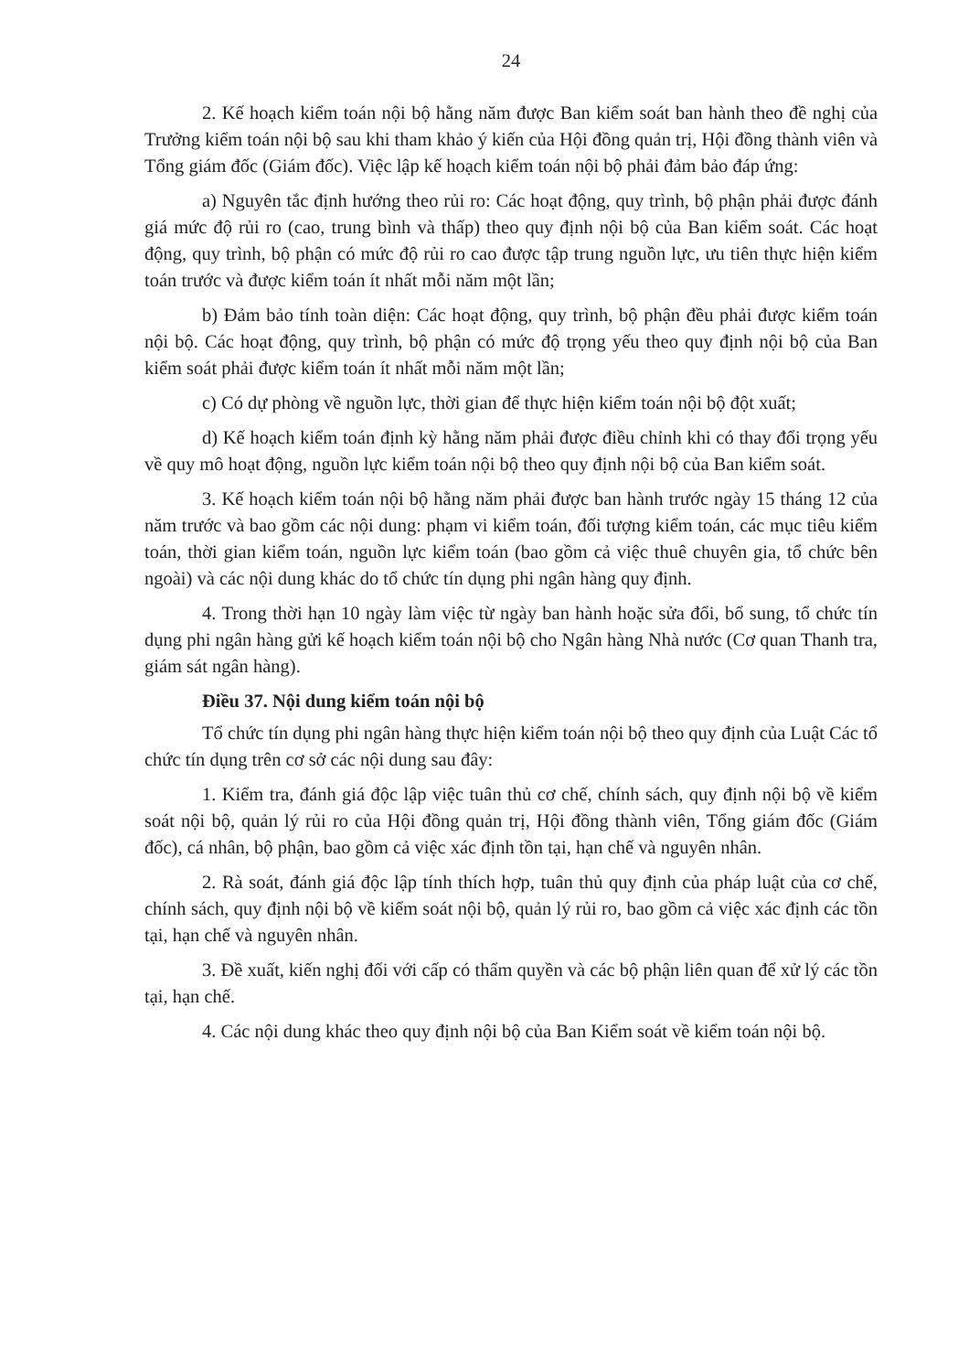24
2. Kế hoạch kiểm toán nội bộ hằng năm được Ban kiểm soát ban hành theo đề nghị của Trưởng kiểm toán nội bộ sau khi tham khảo ý kiến của Hội đồng quản trị, Hội đồng thành viên và Tổng giám đốc (Giám đốc). Việc lập kế hoạch kiểm toán nội bộ phải đảm bảo đáp ứng:
a) Nguyên tắc định hướng theo rủi ro: Các hoạt động, quy trình, bộ phận phải được đánh giá mức độ rủi ro (cao, trung bình và thấp) theo quy định nội bộ của Ban kiểm soát. Các hoạt động, quy trình, bộ phận có mức độ rủi ro cao được tập trung nguồn lực, ưu tiên thực hiện kiểm toán trước và được kiểm toán ít nhất mỗi năm một lần;
b) Đảm bảo tính toàn diện: Các hoạt động, quy trình, bộ phận đều phải được kiểm toán nội bộ. Các hoạt động, quy trình, bộ phận có mức độ trọng yếu theo quy định nội bộ của Ban kiểm soát phải được kiểm toán ít nhất mỗi năm một lần;
c) Có dự phòng về nguồn lực, thời gian để thực hiện kiểm toán nội bộ đột xuất;
d) Kế hoạch kiểm toán định kỳ hằng năm phải được điều chỉnh khi có thay đổi trọng yếu về quy mô hoạt động, nguồn lực kiểm toán nội bộ theo quy định nội bộ của Ban kiểm soát.
3. Kế hoạch kiểm toán nội bộ hằng năm phải được ban hành trước ngày 15 tháng 12 của năm trước và bao gồm các nội dung: phạm vi kiểm toán, đối tượng kiểm toán, các mục tiêu kiểm toán, thời gian kiểm toán, nguồn lực kiểm toán (bao gồm cả việc thuê chuyên gia, tổ chức bên ngoài) và các nội dung khác do tổ chức tín dụng phi ngân hàng quy định.
4. Trong thời hạn 10 ngày làm việc từ ngày ban hành hoặc sửa đổi, bổ sung, tổ chức tín dụng phi ngân hàng gửi kế hoạch kiểm toán nội bộ cho Ngân hàng Nhà nước (Cơ quan Thanh tra, giám sát ngân hàng).
Điều 37. Nội dung kiểm toán nội bộ
Tổ chức tín dụng phi ngân hàng thực hiện kiểm toán nội bộ theo quy định của Luật Các tổ chức tín dụng trên cơ sở các nội dung sau đây:
1. Kiểm tra, đánh giá độc lập việc tuân thủ cơ chế, chính sách, quy định nội bộ về kiểm soát nội bộ, quản lý rủi ro của Hội đồng quản trị, Hội đồng thành viên, Tổng giám đốc (Giám đốc), cá nhân, bộ phận, bao gồm cả việc xác định tồn tại, hạn chế và nguyên nhân.
2. Rà soát, đánh giá độc lập tính thích hợp, tuân thủ quy định của pháp luật của cơ chế, chính sách, quy định nội bộ về kiểm soát nội bộ, quản lý rủi ro, bao gồm cả việc xác định các tồn tại, hạn chế và nguyên nhân.
3. Đề xuất, kiến nghị đối với cấp có thẩm quyền và các bộ phận liên quan để xử lý các tồn tại, hạn chế.
4. Các nội dung khác theo quy định nội bộ của Ban Kiểm soát về kiểm toán nội bộ.